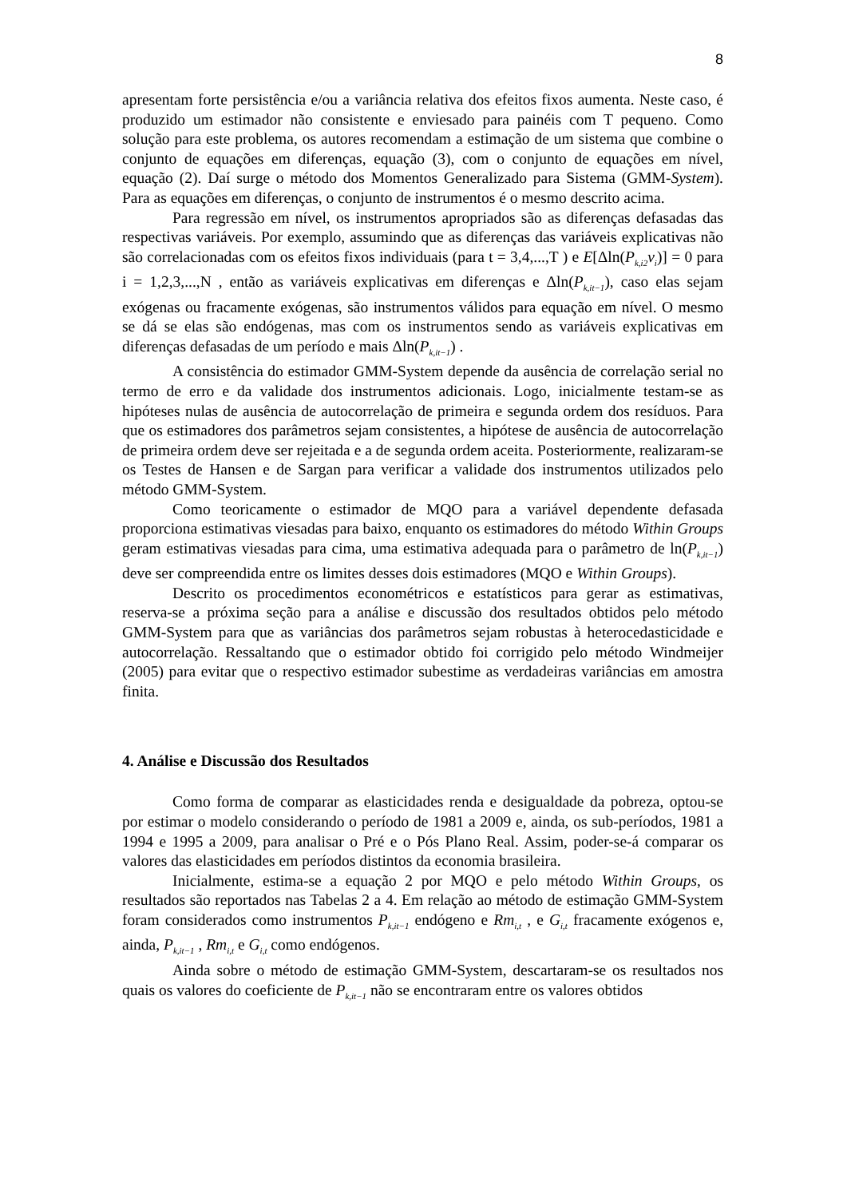8
apresentam forte persistência e/ou a variância relativa dos efeitos fixos aumenta. Neste caso, é produzido um estimador não consistente e enviesado para painéis com T pequeno. Como solução para este problema, os autores recomendam a estimação de um sistema que combine o conjunto de equações em diferenças, equação (3), com o conjunto de equações em nível, equação (2). Daí surge o método dos Momentos Generalizado para Sistema (GMM-System). Para as equações em diferenças, o conjunto de instrumentos é o mesmo descrito acima.
Para regressão em nível, os instrumentos apropriados são as diferenças defasadas das respectivas variáveis. Por exemplo, assumindo que as diferenças das variáveis explicativas não são correlacionadas com os efeitos fixos individuais (para t = 3,4,...,T ) e E[Δln(P<sub>k,i2</sub>v<sub>i</sub>)] = 0 para i = 1,2,3,...,N , então as variáveis explicativas em diferenças e Δln(P<sub>k,it−1</sub>), caso elas sejam exógenas ou fracamente exógenas, são instrumentos válidos para equação em nível. O mesmo se dá se elas são endógenas, mas com os instrumentos sendo as variáveis explicativas em diferenças defasadas de um período e mais Δln(P<sub>k,it−1</sub>) .
A consistência do estimador GMM-System depende da ausência de correlação serial no termo de erro e da validade dos instrumentos adicionais. Logo, inicialmente testam-se as hipóteses nulas de ausência de autocorrelação de primeira e segunda ordem dos resíduos. Para que os estimadores dos parâmetros sejam consistentes, a hipótese de ausência de autocorrelação de primeira ordem deve ser rejeitada e a de segunda ordem aceita. Posteriormente, realizaram-se os Testes de Hansen e de Sargan para verificar a validade dos instrumentos utilizados pelo método GMM-System.
Como teoricamente o estimador de MQO para a variável dependente defasada proporciona estimativas viesadas para baixo, enquanto os estimadores do método Within Groups geram estimativas viesadas para cima, uma estimativa adequada para o parâmetro de ln(P<sub>k,it−1</sub>) deve ser compreendida entre os limites desses dois estimadores (MQO e Within Groups).
Descrito os procedimentos econométricos e estatísticos para gerar as estimativas, reserva-se a próxima seção para a análise e discussão dos resultados obtidos pelo método GMM-System para que as variâncias dos parâmetros sejam robustas à heterocedasticidade e autocorrelação. Ressaltando que o estimador obtido foi corrigido pelo método Windmeijer (2005) para evitar que o respectivo estimador subestime as verdadeiras variâncias em amostra finita.
4. Análise e Discussão dos Resultados
Como forma de comparar as elasticidades renda e desigualdade da pobreza, optou-se por estimar o modelo considerando o período de 1981 a 2009 e, ainda, os sub-períodos, 1981 a 1994 e 1995 a 2009, para analisar o Pré e o Pós Plano Real. Assim, poder-se-á comparar os valores das elasticidades em períodos distintos da economia brasileira.
Inicialmente, estima-se a equação 2 por MQO e pelo método Within Groups, os resultados são reportados nas Tabelas 2 a 4. Em relação ao método de estimação GMM-System foram considerados como instrumentos P<sub>k,it−1</sub> endógeno e Rm<sub>i,t</sub> , e G<sub>i,t</sub> fracamente exógenos e, ainda, P<sub>k,it−1</sub> , Rm<sub>i,t</sub> e G<sub>i,t</sub> como endógenos.
Ainda sobre o método de estimação GMM-System, descartaram-se os resultados nos quais os valores do coeficiente de P<sub>k,it−1</sub> não se encontraram entre os valores obtidos